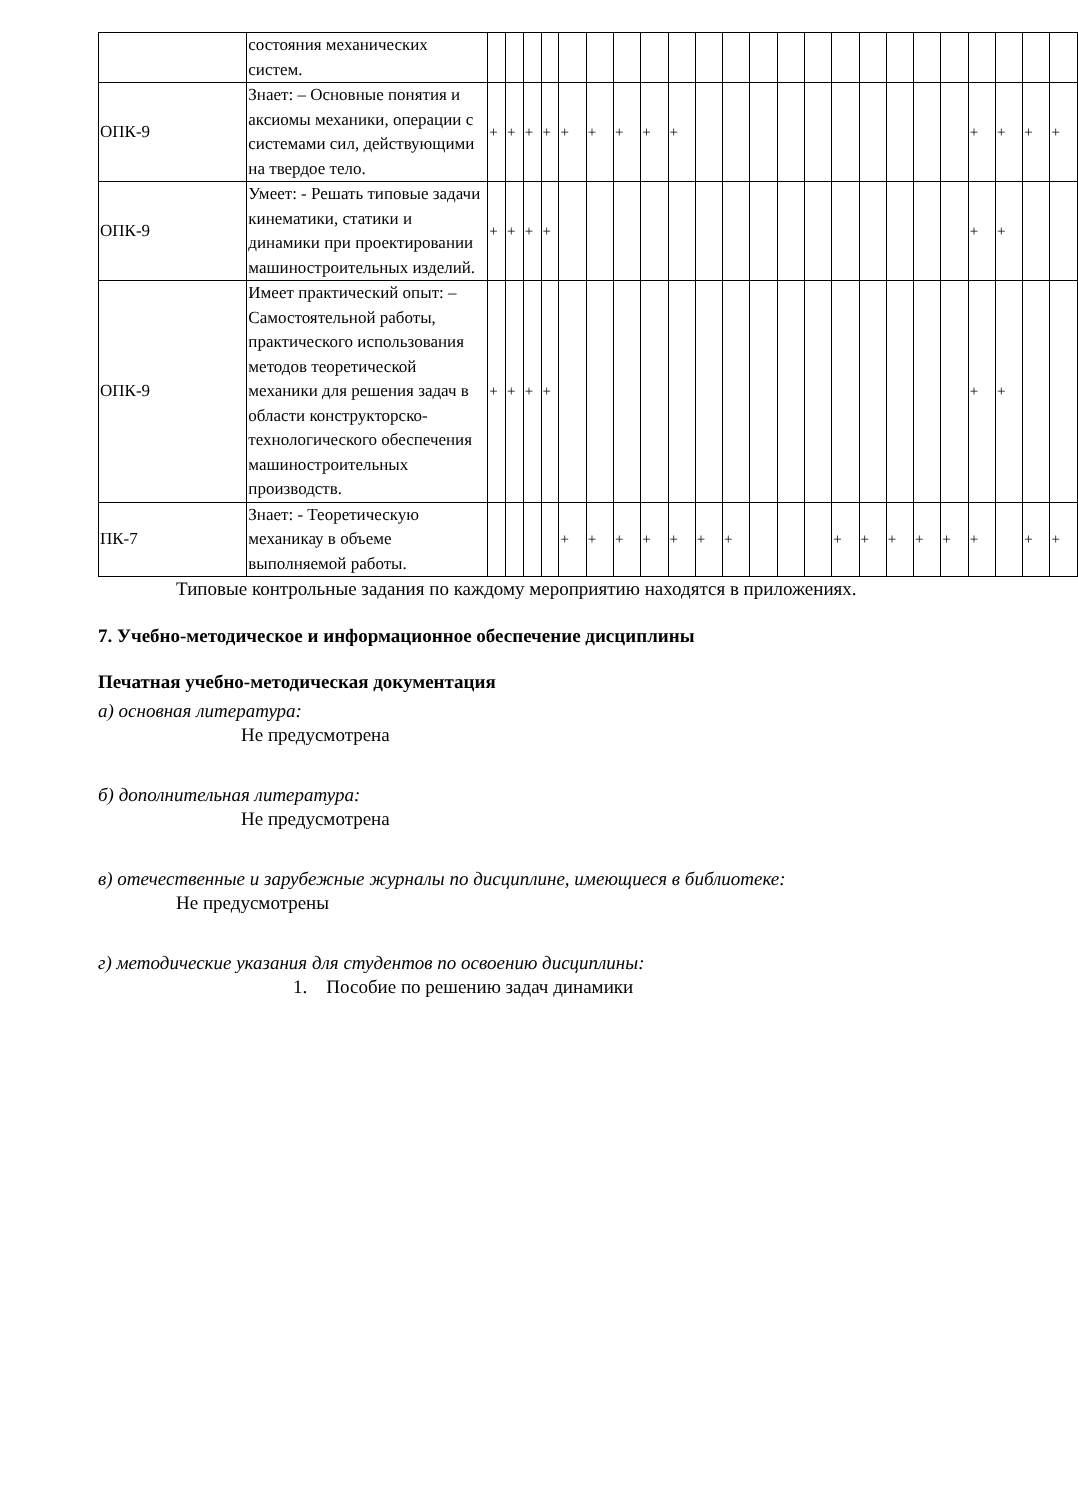| | состояния механических систем. | | | | | | | | | | | | | | | | | | | | | | | |
| ОПК-9 | Знает: – Основные понятия и аксиомы механики, операции с системами сил, действующими на твердое тело. | + | + | + | + | + | + | + | + | + | | | | | | | | | | | + | + | + | + |
| ОПК-9 | Умеет: - Решать типовые задачи кинематики, статики и динамики при проектировании машиностроительных изделий. | + | + | + | + | | | | | | | | | | | | | | | | + | + | | |
| ОПК-9 | Имеет практический опыт: – Самостоятельной работы, практического использования методов теоретической механики для решения задач в области конструкторско-технологического обеспечения машиностроительных производств. | + | + | + | + | | | | | | | | | | | | | | | | + | + | | |
| ПК-7 | Знает: - Теоретическую механикау в объеме выполняемой работы. | | | | | + | + | + | + | + | + | + | | | | + | + | + | + | + | + | | + | + |
Типовые контрольные задания по каждому мероприятию находятся в приложениях.
7. Учебно-методическое и информационное обеспечение дисциплины
Печатная учебно-методическая документация
а) основная литература:
Не предусмотрена
б) дополнительная литература:
Не предусмотрена
в) отечественные и зарубежные журналы по дисциплине, имеющиеся в библиотеке:
Не предусмотрены
г) методические указания для студентов по освоению дисциплины:
1. Пособие по решению задач динамики